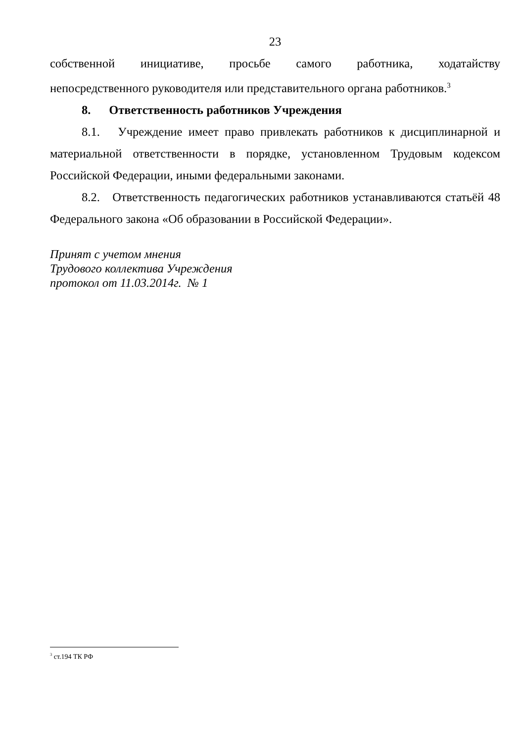23
собственной инициативе, просьбе самого работника, ходатайству
непосредственного руководителя или представительного органа работников.<sup>3</sup>
8. Ответственность работников Учреждения
8.1. Учреждение имеет право привлекать работников к дисциплинарной и материальной ответственности в порядке, установленном Трудовым кодексом Российской Федерации, иными федеральными законами.
8.2. Ответственность педагогических работников устанавливаются статьёй 48 Федерального закона «Об образовании в Российской Федерации».
Принят с учетом мнения
Трудового коллектива Учреждения
протокол от 11.03.2014г. № 1
<sup>3</sup> ст.194 ТК РФ